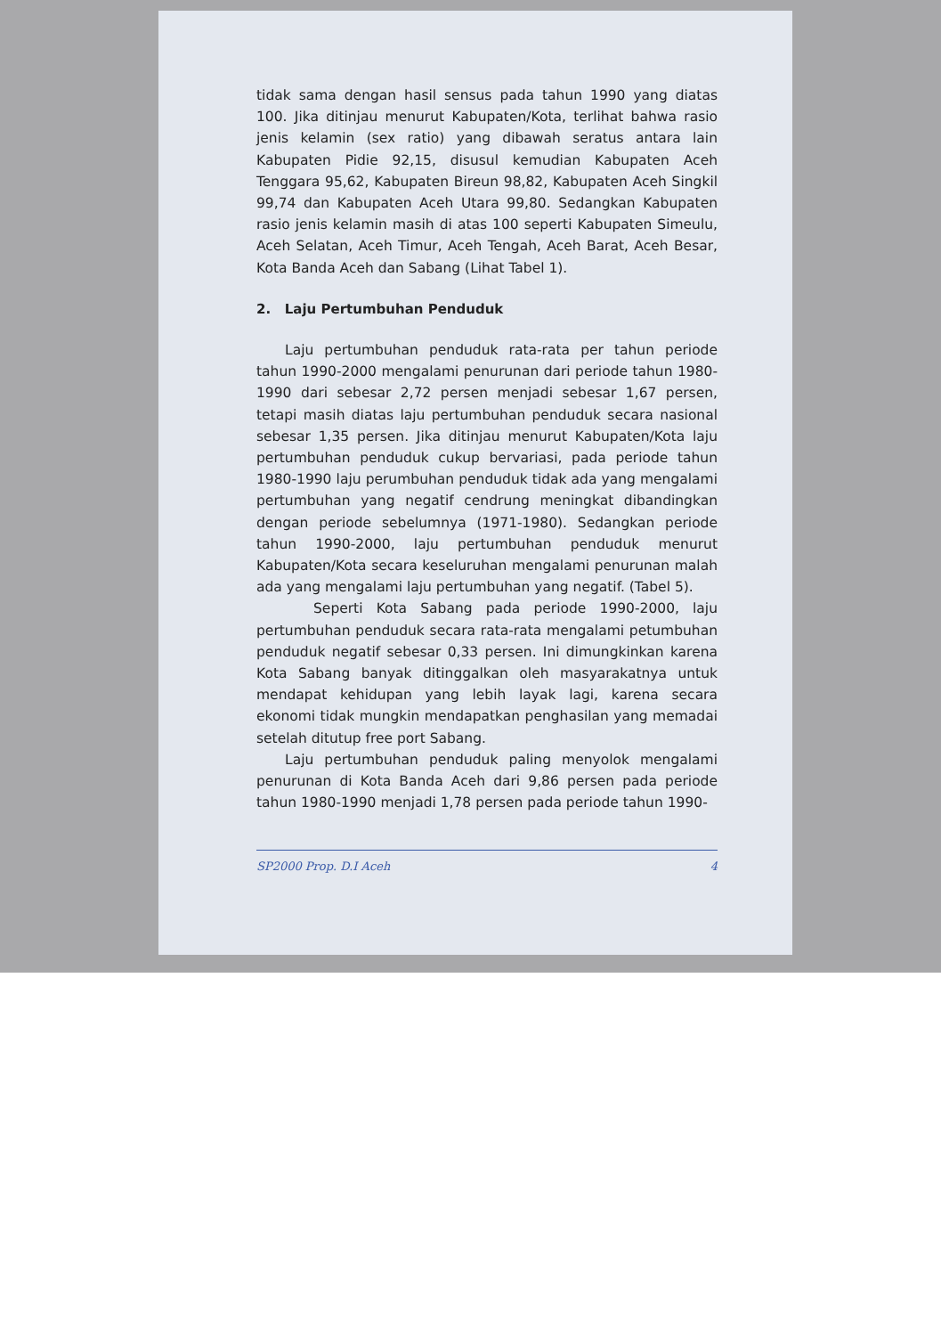tidak sama dengan hasil sensus pada tahun 1990 yang diatas 100. Jika ditinjau menurut Kabupaten/Kota, terlihat bahwa rasio jenis kelamin (sex ratio) yang dibawah seratus antara lain Kabupaten Pidie 92,15, disusul kemudian Kabupaten Aceh Tenggara 95,62, Kabupaten Bireun 98,82, Kabupaten Aceh Singkil 99,74 dan Kabupaten Aceh Utara 99,80. Sedangkan Kabupaten rasio jenis kelamin masih di atas 100 seperti Kabupaten Simeulu, Aceh Selatan, Aceh Timur, Aceh Tengah, Aceh Barat, Aceh Besar, Kota Banda Aceh dan Sabang (Lihat Tabel 1).
2. Laju Pertumbuhan Penduduk
Laju pertumbuhan penduduk rata-rata per tahun periode tahun 1990-2000 mengalami penurunan dari periode tahun 1980-1990 dari sebesar 2,72 persen menjadi sebesar 1,67 persen, tetapi masih diatas laju pertumbuhan penduduk secara nasional sebesar 1,35 persen. Jika ditinjau menurut Kabupaten/Kota laju pertumbuhan penduduk cukup bervariasi, pada periode tahun 1980-1990 laju perumbuhan penduduk tidak ada yang mengalami pertumbuhan yang negatif cendrung meningkat dibandingkan dengan periode sebelumnya (1971-1980). Sedangkan periode tahun 1990-2000, laju pertumbuhan penduduk menurut Kabupaten/Kota secara keseluruhan mengalami penurunan malah ada yang mengalami laju pertumbuhan yang negatif. (Tabel 5).
Seperti Kota Sabang pada periode 1990-2000, laju pertumbuhan penduduk secara rata-rata mengalami petumbuhan penduduk negatif sebesar 0,33 persen. Ini dimungkinkan karena Kota Sabang banyak ditinggalkan oleh masyarakatnya untuk mendapat kehidupan yang lebih layak lagi, karena secara ekonomi tidak mungkin mendapatkan penghasilan yang memadai setelah ditutup free port Sabang.
Laju pertumbuhan penduduk paling menyolok mengalami penurunan di Kota Banda Aceh dari 9,86 persen pada periode tahun 1980-1990 menjadi 1,78 persen pada periode tahun 1990-
SP2000 Prop. D.I Aceh 4